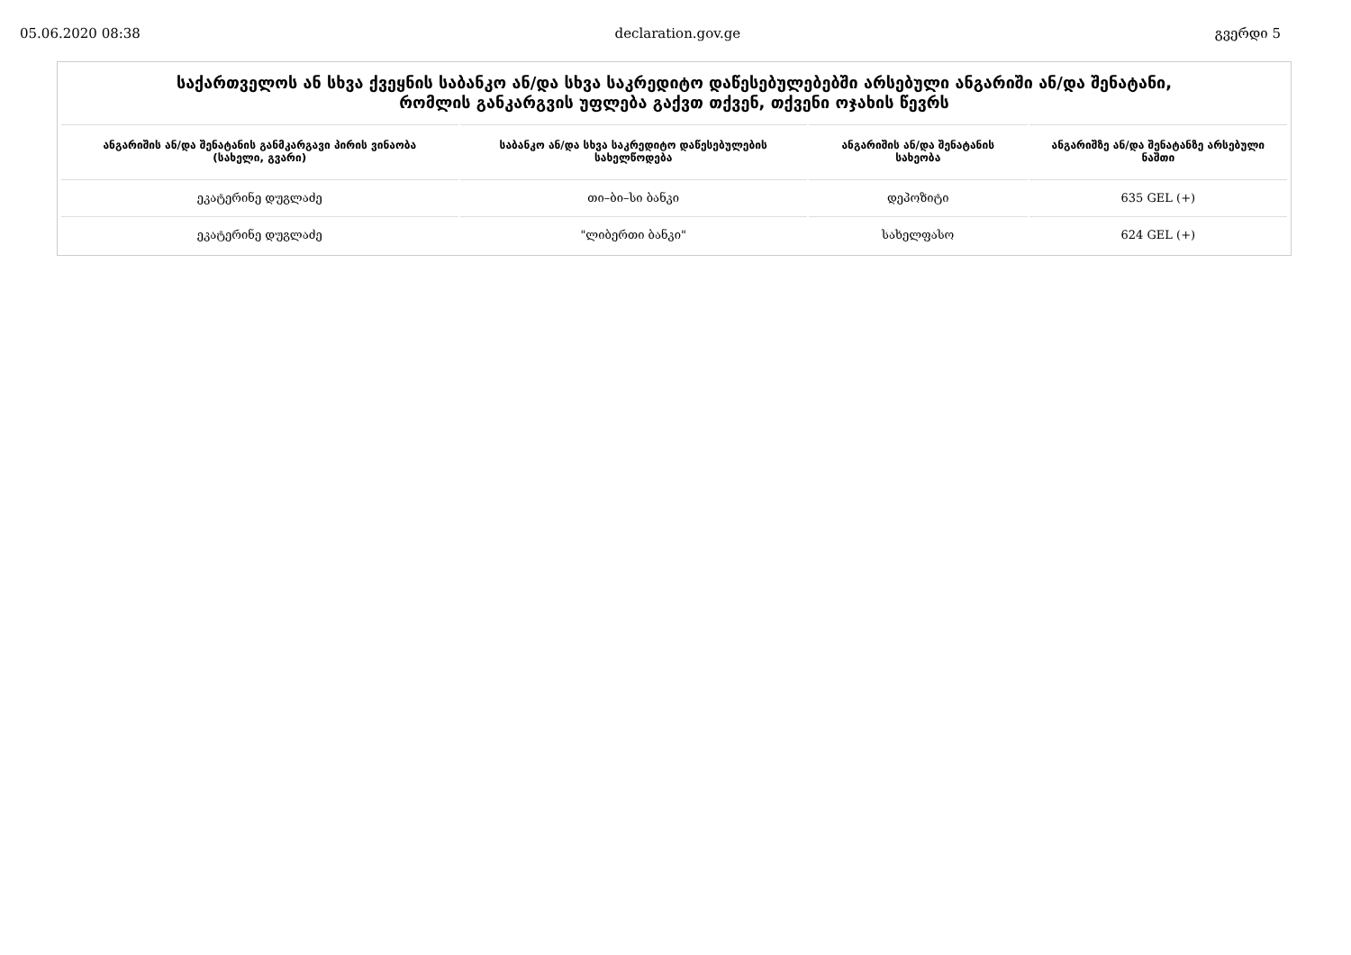05.06.2020 08:38 declaration.gov.ge გვერდი 5
საქართველოს ან სხვა ქვეყნის საბანკო ან/და სხვა საკრედიტო დაწესებულებებში არსებული ანგარიში ან/და შენატანი,
რომლის განკარგვის უფლება გაქვთ თქვენ, თქვენი ოჯახის წევრს
| ანგარიშის ან/და შენატანის განმკარგავი პირის ვინაობა (სახელი, გვარი) | საბანკო ან/და სხვა საკრედიტო დაწესებულების სახელწოდება | ანგარიშის ან/და შენატანის სახეობა | ანგარიშზე ან/და შენატანზე არსებული ნაშთი |
| --- | --- | --- | --- |
| ეკატერინე დუგლაძე | თი–ბი–სი ბანკი | დეპოზიტი | 635 GEL (+) |
| ეკატერინე დუგლაძე | "ლიბერთი ბანკი" | სახელფასო | 624 GEL (+) |